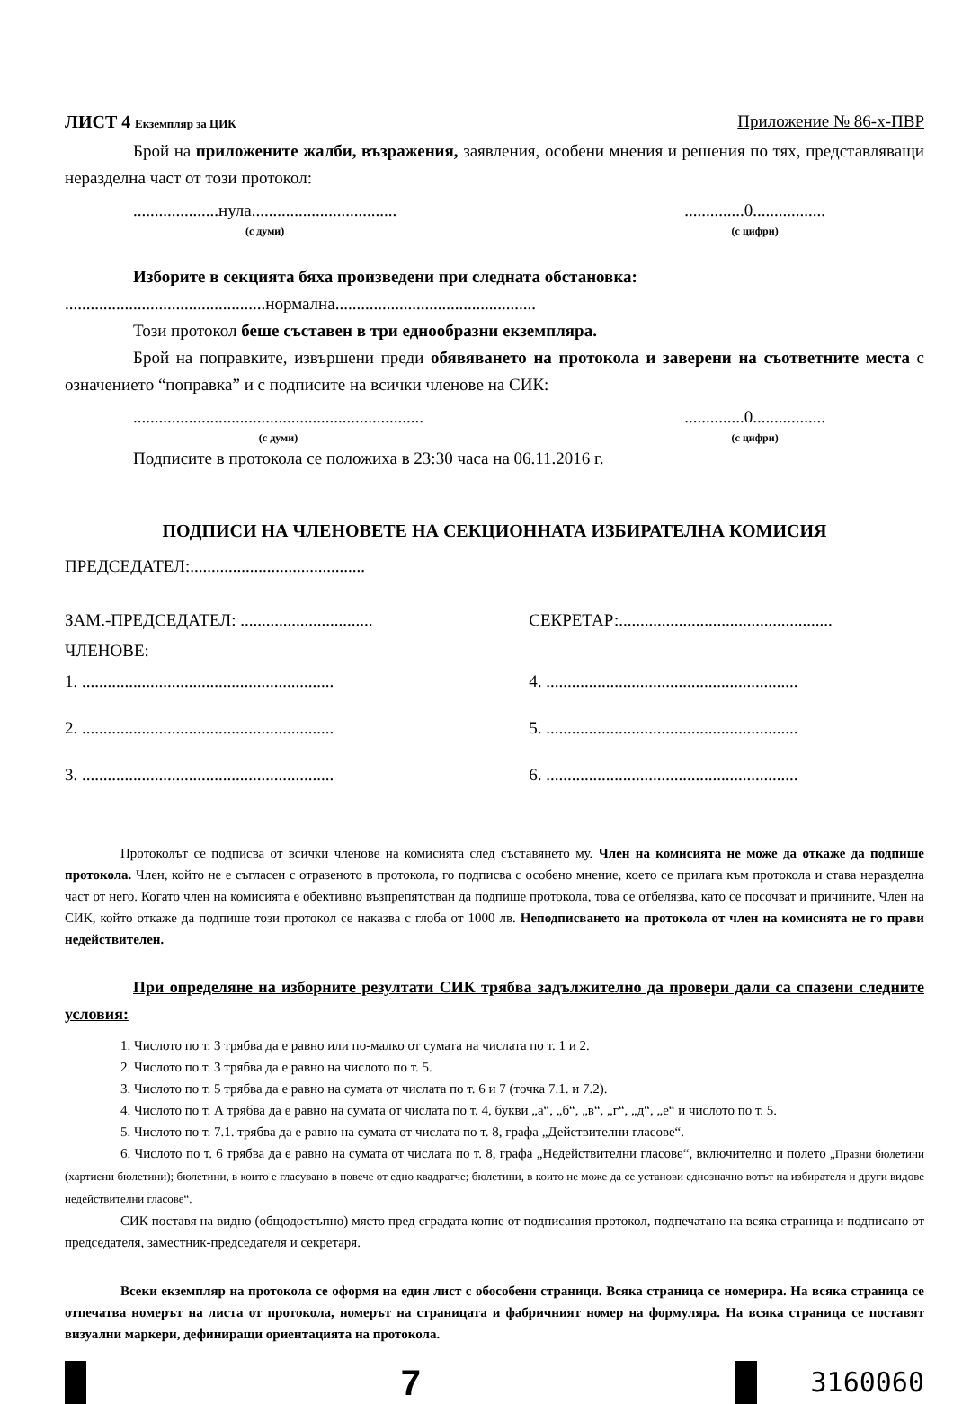ЛИСТ 4 Екземпляр за ЦИК Приложение № 86-х-ПВР
Брой на приложените жалби, възражения, заявления, особени мнения и решения по тях, представляващи неразделна част от този протокол:
....................нула..................................
(с думи)
..............0.................
(с цифри)
Изборите в секцията бяха произведени при следната обстановка:
...............................................нормална...............................................
Този протокол беше съставен в три еднообразни екземпляра.
Брой на поправките, извършени преди обявяването на протокола и заверени на съответните места с означението “поправка” и с подписите на всички членове на СИК:
....................................................................
(с думи)
..............0.................
(с цифри)
Подписите в протокола се положиха в 23:30 часа на 06.11.2016 г.
ПОДПИСИ НА ЧЛЕНОВЕТЕ НА СЕКЦИОННАТА ИЗБИРАТЕЛНА КОМИСИЯ
ПРЕДСЕДАТЕЛ:.........................................
ЗАМ.-ПРЕДСЕДАТЕЛ: ...............................
СЕКРЕТАР:..................................................
ЧЛЕНОВЕ:
1. ...........................................................
4. ...........................................................
2. ...........................................................
5. ...........................................................
3. ...........................................................
6. ...........................................................
Протоколът се подписва от всички членове на комисията след съставянето му. Член на комисията не може да откаже да подпише протокола. Член, който не е съгласен с отразеното в протокола, го подписва с особено мнение, което се прилага към протокола и става неразделна част от него. Когато член на комисията е обективно възпрепятстван да подпише протокола, това се отбелязва, като се посочват и причините. Член на СИК, който откаже да подпише този протокол се наказва с глоба от 1000 лв. Неподписването на протокола от член на комисията не го прави недействителен.
При определяне на изборните резултати СИК трябва задължително да провери дали са спазени следните условия:
1. Числото по т. 3 трябва да е равно или по-малко от сумата на числата по т. 1 и 2.
2. Числото по т. 3 трябва да е равно на числото по т. 5.
3. Числото по т. 5 трябва да е равно на сумата от числата по т. 6 и 7 (точка 7.1. и 7.2).
4. Числото по т. А трябва да е равно на сумата от числата по т. 4, букви „а“, „б“, „в“, „г“, „д“, „е“ и числото по т. 5.
5. Числото по т. 7.1. трябва да е равно на сумата от числата по т. 8, графа „Действителни гласове“.
6. Числото по т. 6 трябва да е равно на сумата от числата по т. 8, графа „Недействителни гласове“, включително и полето „Празни бюлетини (хартиени бюлетини); бюлетини, в които е гласувано в повече от едно квадратче; бюлетини, в които не може да се установи еднозначно вотът на избирателя и други видове недействителни гласове“.
СИК поставя на видно (общодостъпно) място пред сградата копие от подписания протокол, подпечатано на всяка страница и подписано от председателя, заместник-председателя и секретаря.
Всеки екземпляр на протокола се оформя на един лист с обособени страници. Всяка страница се номерира. На всяка страница се отпечатва номерът на листа от протокола, номерът на страницата и фабричният номер на формуляра. На всяка страница се поставят визуални маркери, дефиниращи ориентацията на протокола.
7 3160060